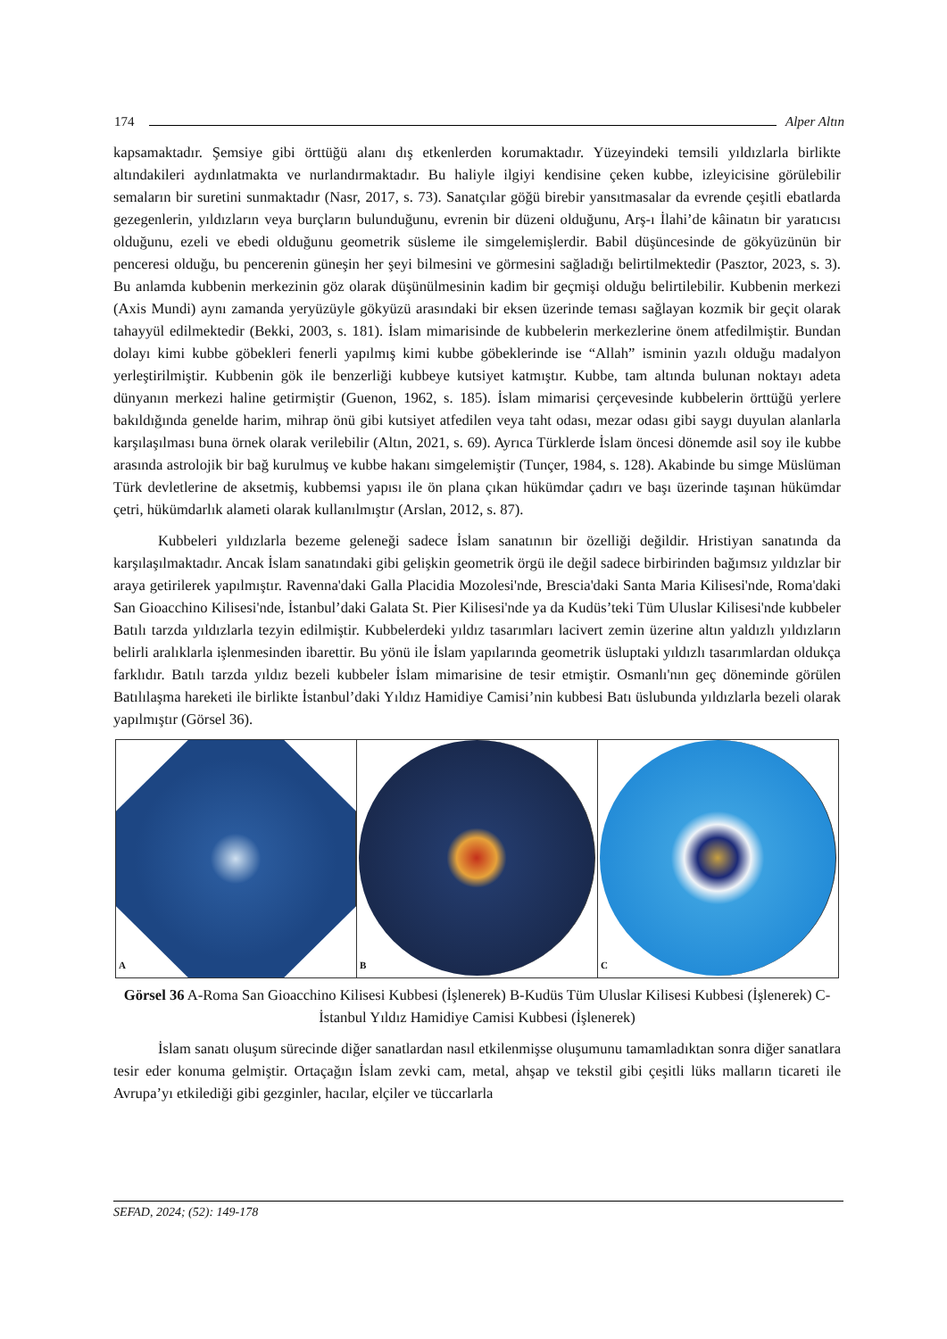174 Alper Altın
kapsamaktadır. Şemsiye gibi örttüğü alanı dış etkenlerden korumaktadır. Yüzeyindeki temsili yıldızlarla birlikte altındakileri aydınlatmakta ve nurlandırmaktadır. Bu haliyle ilgiyi kendisine çeken kubbe, izleyicisine görülebilir semaların bir suretini sunmaktadır (Nasr, 2017, s. 73). Sanatçılar göğü birebir yansıtmasalar da evrende çeşitli ebatlarda gezegenlerin, yıldızların veya burçların bulunduğunu, evrenin bir düzeni olduğunu, Arş-ı İlahi’de kâinatın bir yaratıcısı olduğunu, ezeli ve ebedi olduğunu geometrik süsleme ile simgelemişlerdir. Babil düşüncesinde de gökyüzünün bir penceresi olduğu, bu pencerenin güneşin her şeyi bilmesini ve görmesini sağladığı belirtilmektedir (Pasztor, 2023, s. 3). Bu anlamda kubbenin merkezinin göz olarak düşünülmesinin kadim bir geçmişi olduğu belirtilebilir. Kubbenin merkezi (Axis Mundi) aynı zamanda yeryüzüyle gökyüzü arasındaki bir eksen üzerinde teması sağlayan kozmik bir geçit olarak tahayyül edilmektedir (Bekki, 2003, s. 181). İslam mimarisinde de kubbelerin merkezlerine önem atfedilmiştir. Bundan dolayı kimi kubbe göbekleri fenerli yapılmış kimi kubbe göbeklerinde ise “Allah” isminin yazılı olduğu madalyon yerleştirilmiştir. Kubbenin gök ile benzerliği kubbeye kutsiyet katmıştır. Kubbe, tam altında bulunan noktayı adeta dünyanın merkezi haline getirmiştir (Guenon, 1962, s. 185). İslam mimarisi çerçevesinde kubbelerin örttüğü yerlere bakıldığında genelde harim, mihrap önü gibi kutsiyet atfedilen veya taht odası, mezar odası gibi saygı duyulan alanlarla karşılaşılması buna örnek olarak verilebilir (Altın, 2021, s. 69). Ayrıca Türklerde İslam öncesi dönemde asil soy ile kubbe arasında astrolojik bir bağ kurulmuş ve kubbe hakanı simgelemiştir (Tunçer, 1984, s. 128). Akabinde bu simge Müslüman Türk devletlerine de aksetmiş, kubbemsi yapısı ile ön plana çıkan hükümdar çadırı ve başı üzerinde taşınan hükümdar çetri, hükümdarlık alameti olarak kullanılmıştır (Arslan, 2012, s. 87).
Kubbeleri yıldızlarla bezeme geleneği sadece İslam sanatının bir özelliği değildir. Hristiyan sanatında da karşılaşılmaktadır. Ancak İslam sanatındaki gibi gelişkin geometrik örgü ile değil sadece birbirinden bağımsız yıldızlar bir araya getirilerek yapılmıştır. Ravenna'daki Galla Placidia Mozolesi'nde, Brescia'daki Santa Maria Kilisesi'nde, Roma'daki San Gioacchino Kilisesi'nde, İstanbul’daki Galata St. Pier Kilisesi'nde ya da Kudüs’teki Tüm Uluslar Kilisesi'nde kubbeler Batılı tarzda yıldızlarla tezyin edilmiştir. Kubbelerdeki yıldız tasarımları lacivert zemin üzerine altın yaldızlı yıldızların belirli aralıklarla işlenmesinden ibarettir. Bu yönü ile İslam yapılarında geometrik üsluptaki yıldızlı tasarımlardan oldukça farklıdır. Batılı tarzda yıldız bezeli kubbeler İslam mimarisine de tesir etmiştir. Osmanlı'nın geç döneminde görülen Batılılaşma hareketi ile birlikte İstanbul’daki Yıldız Hamidiye Camisi’nin kubbesi Batı üslubunda yıldızlarla bezeli olarak yapılmıştır (Görsel 36).
A
B
C
Görsel 36 A-Roma San Gioacchino Kilisesi Kubbesi (İşlenerek) B-Kudüs Tüm Uluslar Kilisesi Kubbesi (İşlenerek) C-İstanbul Yıldız Hamidiye Camisi Kubbesi (İşlenerek)
İslam sanatı oluşum sürecinde diğer sanatlardan nasıl etkilenmişse oluşumunu tamamladıktan sonra diğer sanatlara tesir eder konuma gelmiştir. Ortaçağın İslam zevki cam, metal, ahşap ve tekstil gibi çeşitli lüks malların ticareti ile Avrupa’yı etkilediği gibi gezginler, hacılar, elçiler ve tüccarlarla
SEFAD, 2024; (52): 149-178